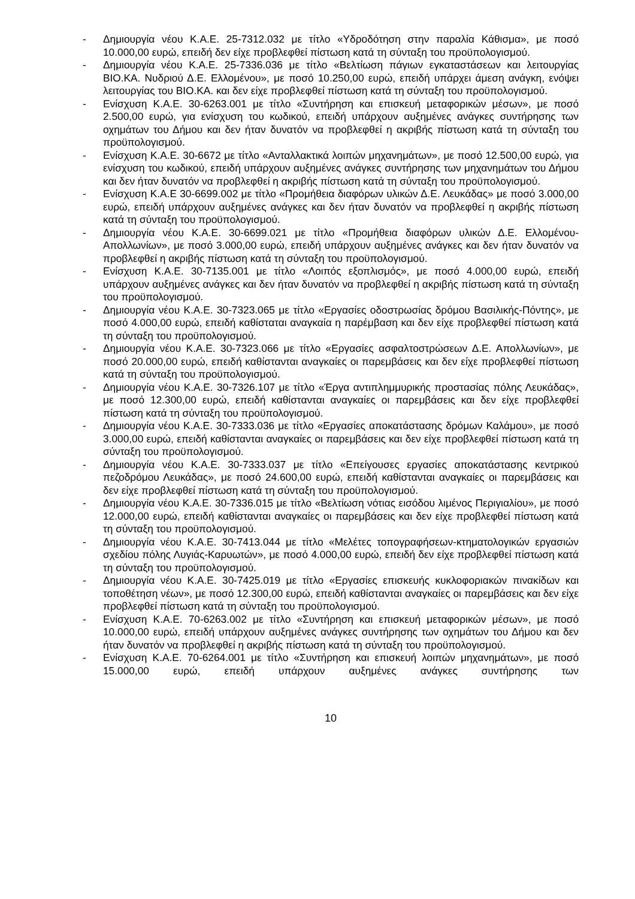- Δημιουργία νέου Κ.Α.Ε. 25-7312.032 με τίτλο «Υδροδότηση στην παραλία Κάθισμα», με ποσό 10.000,00 ευρώ, επειδή δεν είχε προβλεφθεί πίστωση κατά τη σύνταξη του προϋπολογισμού.
- Δημιουργία νέου Κ.Α.Ε. 25-7336.036 με τίτλο «Βελτίωση πάγιων εγκαταστάσεων και λειτουργίας ΒΙΟ.ΚΑ. Νυδριού Δ.Ε. Ελλομένου», με ποσό 10.250,00 ευρώ, επειδή υπάρχει άμεση ανάγκη, ενόψει λειτουργίας του ΒΙΟ.ΚΑ. και δεν είχε προβλεφθεί πίστωση κατά τη σύνταξη του προϋπολογισμού.
- Ενίσχυση Κ.Α.Ε. 30-6263.001 με τίτλο «Συντήρηση και επισκευή μεταφορικών μέσων», με ποσό 2.500,00 ευρώ, για ενίσχυση του κωδικού, επειδή υπάρχουν αυξημένες ανάγκες συντήρησης των οχημάτων του Δήμου και δεν ήταν δυνατόν να προβλεφθεί η ακριβής πίστωση κατά τη σύνταξη του προϋπολογισμού.
- Ενίσχυση Κ.Α.Ε. 30-6672 με τίτλο «Ανταλλακτικά λοιπών μηχανημάτων», με ποσό 12.500,00 ευρώ, για ενίσχυση του κωδικού, επειδή υπάρχουν αυξημένες ανάγκες συντήρησης των μηχανημάτων του Δήμου και δεν ήταν δυνατόν να προβλεφθεί η ακριβής πίστωση κατά τη σύνταξη του προϋπολογισμού.
- Ενίσχυση Κ.Α.Ε 30-6699.002 με τίτλο «Προμήθεια διαφόρων υλικών Δ.Ε. Λευκάδας» με ποσό 3.000,00 ευρώ, επειδή υπάρχουν αυξημένες ανάγκες και δεν ήταν δυνατόν να προβλεφθεί η ακριβής πίστωση κατά τη σύνταξη του προϋπολογισμού.
- Δημιουργία νέου Κ.Α.Ε. 30-6699.021 με τίτλο «Προμήθεια διαφόρων υλικών Δ.Ε. Ελλομένου-Απολλωνίων», με ποσό 3.000,00 ευρώ, επειδή υπάρχουν αυξημένες ανάγκες και δεν ήταν δυνατόν να προβλεφθεί η ακριβής πίστωση κατά τη σύνταξη του προϋπολογισμού.
- Ενίσχυση Κ.Α.Ε. 30-7135.001 με τίτλο «Λοιπός εξοπλισμός», με ποσό 4.000,00 ευρώ, επειδή υπάρχουν αυξημένες ανάγκες και δεν ήταν δυνατόν να προβλεφθεί η ακριβής πίστωση κατά τη σύνταξη του προϋπολογισμού.
- Δημιουργία νέου Κ.Α.Ε. 30-7323.065 με τίτλο «Εργασίες οδοστρωσίας δρόμου Βασιλικής-Πόντης», με ποσό 4.000,00 ευρώ, επειδή καθίσταται αναγκαία η παρέμβαση και δεν είχε προβλεφθεί πίστωση κατά τη σύνταξη του προϋπολογισμού.
- Δημιουργία νέου Κ.Α.Ε. 30-7323.066 με τίτλο «Εργασίες ασφαλτοστρώσεων Δ.Ε. Απολλωνίων», με ποσό 20.000,00 ευρώ, επειδή καθίστανται αναγκαίες οι παρεμβάσεις και δεν είχε προβλεφθεί πίστωση κατά τη σύνταξη του προϋπολογισμού.
- Δημιουργία νέου Κ.Α.Ε. 30-7326.107 με τίτλο «Έργα αντιπλημμυρικής προστασίας πόλης Λευκάδας», με ποσό 12.300,00 ευρώ, επειδή καθίστανται αναγκαίες οι παρεμβάσεις και δεν είχε προβλεφθεί πίστωση κατά τη σύνταξη του προϋπολογισμού.
- Δημιουργία νέου Κ.Α.Ε. 30-7333.036 με τίτλο «Εργασίες αποκατάστασης δρόμων Καλάμου», με ποσό 3.000,00 ευρώ, επειδή καθίστανται αναγκαίες οι παρεμβάσεις και δεν είχε προβλεφθεί πίστωση κατά τη σύνταξη του προϋπολογισμού.
- Δημιουργία νέου Κ.Α.Ε. 30-7333.037 με τίτλο «Επείγουσες εργασίες αποκατάστασης κεντρικού πεζοδρόμου Λευκάδας», με ποσό 24.600,00 ευρώ, επειδή καθίστανται αναγκαίες οι παρεμβάσεις και δεν είχε προβλεφθεί πίστωση κατά τη σύνταξη του προϋπολογισμού.
- Δημιουργία νέου Κ.Α.Ε. 30-7336.015 με τίτλο «Βελτίωση νότιας εισόδου λιμένος Περιγιαλίου», με ποσό 12.000,00 ευρώ, επειδή καθίστανται αναγκαίες οι παρεμβάσεις και δεν είχε προβλεφθεί πίστωση κατά τη σύνταξη του προϋπολογισμού.
- Δημιουργία νέου Κ.Α.Ε. 30-7413.044 με τίτλο «Μελέτες τοπογραφήσεων-κτηματολογικών εργασιών σχεδίου πόλης Λυγιάς-Καρυωτών», με ποσό 4.000,00 ευρώ, επειδή δεν είχε προβλεφθεί πίστωση κατά τη σύνταξη του προϋπολογισμού.
- Δημιουργία νέου Κ.Α.Ε. 30-7425.019 με τίτλο «Εργασίες επισκευής κυκλοφοριακών πινακίδων και τοποθέτηση νέων», με ποσό 12.300,00 ευρώ, επειδή καθίστανται αναγκαίες οι παρεμβάσεις και δεν είχε προβλεφθεί πίστωση κατά τη σύνταξη του προϋπολογισμού.
- Ενίσχυση Κ.Α.Ε. 70-6263.002 με τίτλο «Συντήρηση και επισκευή μεταφορικών μέσων», με ποσό 10.000,00 ευρώ, επειδή υπάρχουν αυξημένες ανάγκες συντήρησης των οχημάτων του Δήμου και δεν ήταν δυνατόν να προβλεφθεί η ακριβής πίστωση κατά τη σύνταξη του προϋπολογισμού.
- Ενίσχυση Κ.Α.Ε. 70-6264.001 με τίτλο «Συντήρηση και επισκευή λοιπών μηχανημάτων», με ποσό 15.000,00 ευρώ, επειδή υπάρχουν αυξημένες ανάγκες συντήρησης των
10